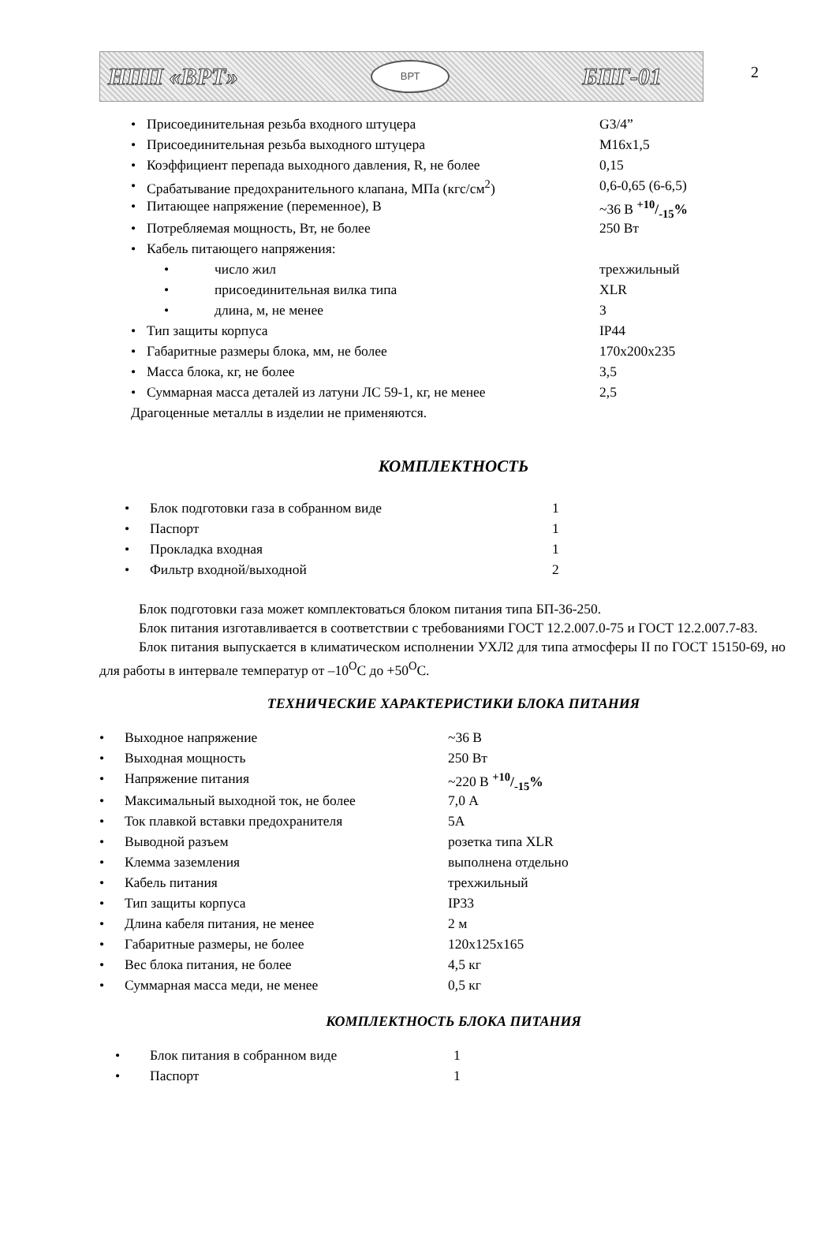НПП «ВРТ»
ВРТ
БПГ-01
2
| • | Присоединительная резьба входного штуцера | | G3/4” |
| • | Присоединительная резьба выходного штуцера | | М16х1,5 |
| • | Коэффициент перепада выходного давления, R, не более | | 0,15 |
| • | Срабатывание предохранительного клапана, МПа (кгс/см<sup>2</sup>) | | 0,6-0,65 (6-6,5) |
| • | Питающее напряжение (переменное), В | | ~36 В +10/-15% |
| • | Потребляемая мощность, Вт, не более | | 250 Вт |
| • | Кабель питающего напряжения: | | |
| | • | число жил | трехжильный |
| | • | присоединительная вилка типа | XLR |
| | • | длина, м, не менее | 3 |
| • | Тип защиты корпуса | | IP44 |
| • | Габаритные размеры блока, мм, не более | | 170х200х235 |
| • | Масса блока, кг, не более | | 3,5 |
| • | Суммарная масса деталей из латуни ЛС 59-1, кг, не менее | | 2,5 |
| Драгоценные металлы в изделии не применяются. | | | |
КОМПЛЕКТНОСТЬ
| • | Блок подготовки газа в собранном виде | 1 |
| • | Паспорт | 1 |
| • | Прокладка входная | 1 |
| • | Фильтр входной/выходной | 2 |
Блок подготовки газа может комплектоваться блоком питания типа БП-36-250.
Блок питания изготавливается в соответствии с требованиями ГОСТ 12.2.007.0-75 и ГОСТ 12.2.007.7-83.
Блок питания выпускается в климатическом исполнении УХЛ2 для типа атмосферы II по ГОСТ 15150-69, но для работы в интервале температур от –10<sup>O</sup>С до +50<sup>O</sup>С.
ТЕХНИЧЕСКИЕ ХАРАКТЕРИСТИКИ БЛОКА ПИТАНИЯ
| • | Выходное напряжение | ~36 В |
| • | Выходная мощность | 250 Вт |
| • | Напряжение питания | ~220 В +10/-15% |
| • | Максимальный выходной ток, не более | 7,0 А |
| • | Ток плавкой вставки предохранителя | 5А |
| • | Выводной разъем | розетка типа XLR |
| • | Клемма заземления | выполнена отдельно |
| • | Кабель питания | трехжильный |
| • | Тип защиты корпуса | IP33 |
| • | Длина кабеля питания, не менее | 2 м |
| • | Габаритные размеры, не более | 120х125х165 |
| • | Вес блока питания, не более | 4,5 кг |
| • | Суммарная масса меди, не менее | 0,5 кг |
КОМПЛЕКТНОСТЬ БЛОКА ПИТАНИЯ
| • | Блок питания в собранном виде | 1 |
| • | Паспорт | 1 |